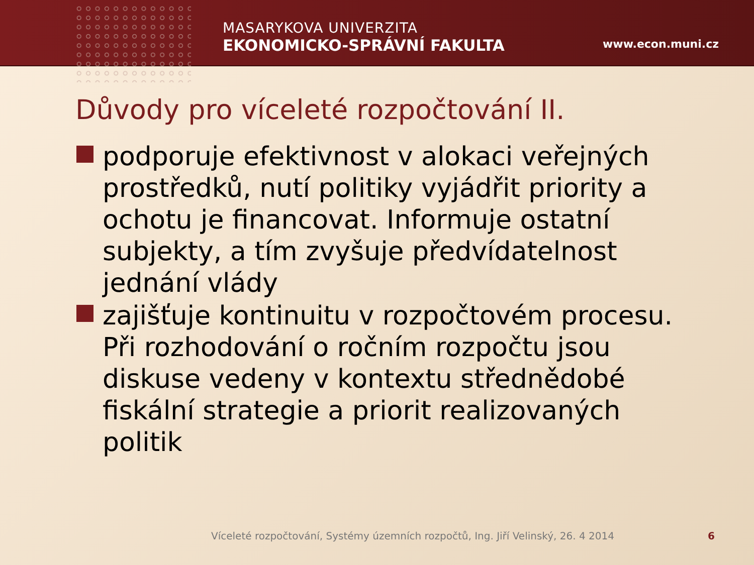MASARYKOVA UNIVERZITA
EKONOMICKO-SPRÁVNÍ FAKULTA
www.econ.muni.cz
Důvody pro víceleté rozpočtování II.
podporuje efektivnost v alokaci veřejných prostředků, nutí politiky vyjádřit priority a ochotu je financovat. Informuje ostatní subjekty, a tím zvyšuje předvídatelnost jednání vlády
zajišťuje kontinuitu v rozpočtovém procesu. Při rozhodování o ročním rozpočtu jsou diskuse vedeny v kontextu střednědobé fiskální strategie a priorit realizovaných politik
Víceleté rozpočtování, Systémy územních rozpočtů, Ing. Jiří Velinský, 26. 4 2014
6